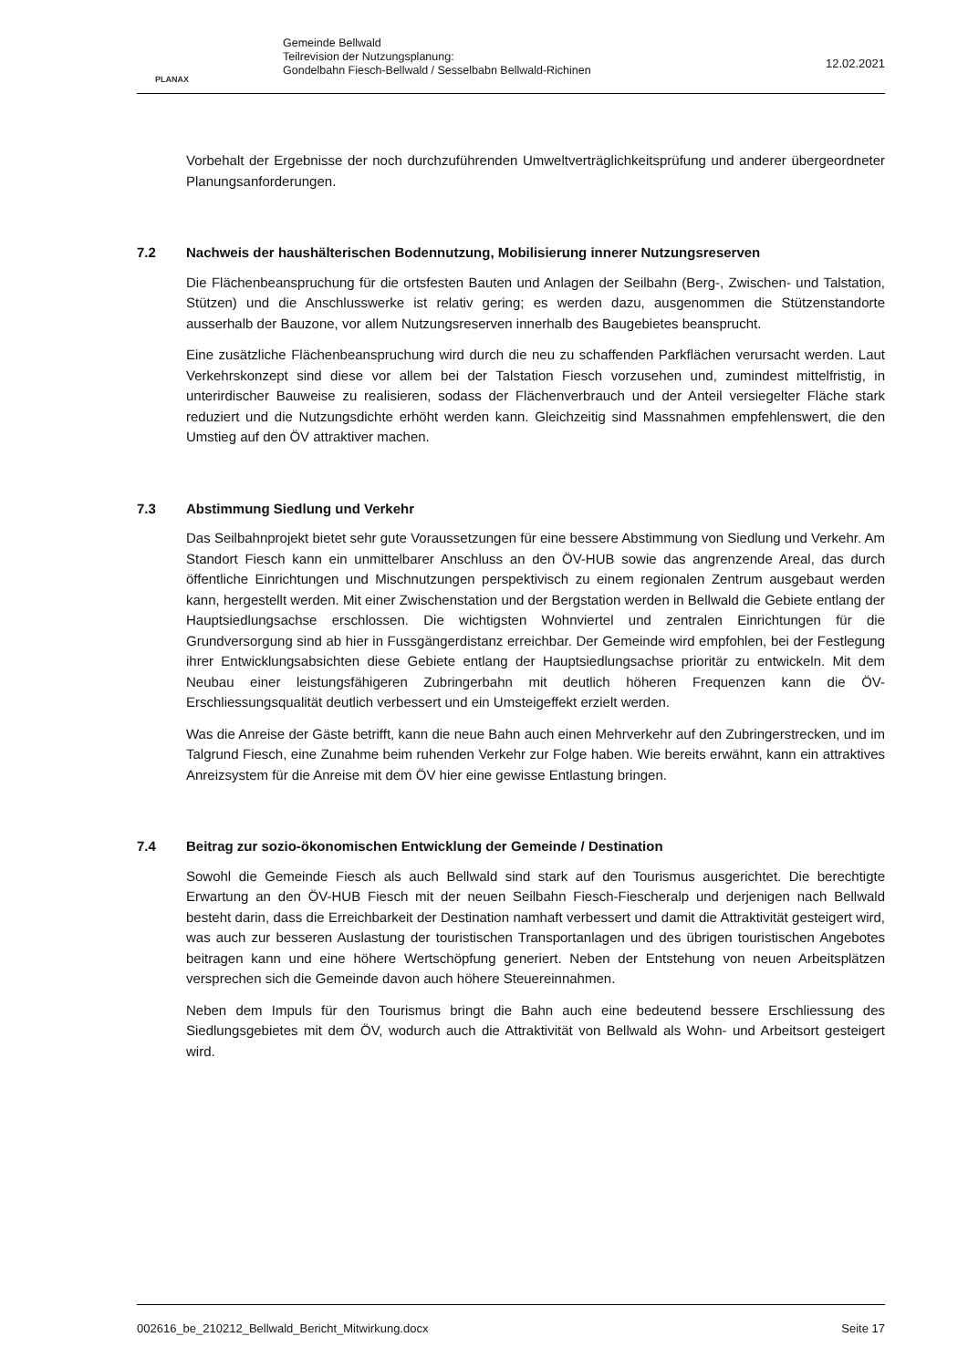PLANAX
Gemeinde Bellwald
Teilrevision der Nutzungsplanung:
Gondelbahn Fiesch-Bellwald / Sesselbabn Bellwald-Richinen
12.02.2021
Vorbehalt der Ergebnisse der noch durchzuführenden Umweltverträglichkeitsprüfung und anderer übergeordneter Planungsanforderungen.
7.2 Nachweis der haushälterischen Bodennutzung, Mobilisierung innerer Nutzungsreserven
Die Flächenbeanspruchung für die ortsfesten Bauten und Anlagen der Seilbahn (Berg-, Zwischen- und Talstation, Stützen) und die Anschlusswerke ist relativ gering; es werden dazu, ausgenommen die Stützenstandorte ausserhalb der Bauzone, vor allem Nutzungsreserven innerhalb des Baugebietes beansprucht.
Eine zusätzliche Flächenbeanspruchung wird durch die neu zu schaffenden Parkflächen verursacht werden. Laut Verkehrskonzept sind diese vor allem bei der Talstation Fiesch vorzusehen und, zumindest mittelfristig, in unterirdischer Bauweise zu realisieren, sodass der Flächenverbrauch und der Anteil versiegelter Fläche stark reduziert und die Nutzungsdichte erhöht werden kann. Gleichzeitig sind Massnahmen empfehlenswert, die den Umstieg auf den ÖV attraktiver machen.
7.3 Abstimmung Siedlung und Verkehr
Das Seilbahnprojekt bietet sehr gute Voraussetzungen für eine bessere Abstimmung von Siedlung und Verkehr. Am Standort Fiesch kann ein unmittelbarer Anschluss an den ÖV-HUB sowie das angrenzende Areal, das durch öffentliche Einrichtungen und Mischnutzungen perspektivisch zu einem regionalen Zentrum ausgebaut werden kann, hergestellt werden. Mit einer Zwischenstation und der Bergstation werden in Bellwald die Gebiete entlang der Hauptsiedlungsachse erschlossen. Die wichtigsten Wohnviertel und zentralen Einrichtungen für die Grundversorgung sind ab hier in Fussgängerdistanz erreichbar. Der Gemeinde wird empfohlen, bei der Festlegung ihrer Entwicklungsabsichten diese Gebiete entlang der Hauptsiedlungsachse prioritär zu entwickeln. Mit dem Neubau einer leistungsfähigeren Zubringerbahn mit deutlich höheren Frequenzen kann die ÖV-Erschliessungsqualität deutlich verbessert und ein Umsteigeffekt erzielt werden.
Was die Anreise der Gäste betrifft, kann die neue Bahn auch einen Mehrverkehr auf den Zubringerstrecken, und im Talgrund Fiesch, eine Zunahme beim ruhenden Verkehr zur Folge haben. Wie bereits erwähnt, kann ein attraktives Anreizsystem für die Anreise mit dem ÖV hier eine gewisse Entlastung bringen.
7.4 Beitrag zur sozio-ökonomischen Entwicklung der Gemeinde / Destination
Sowohl die Gemeinde Fiesch als auch Bellwald sind stark auf den Tourismus ausgerichtet. Die berechtigte Erwartung an den ÖV-HUB Fiesch mit der neuen Seilbahn Fiesch-Fiescheralp und derjenigen nach Bellwald besteht darin, dass die Erreichbarkeit der Destination namhaft verbessert und damit die Attraktivität gesteigert wird, was auch zur besseren Auslastung der touristischen Transportanlagen und des übrigen touristischen Angebotes beitragen kann und eine höhere Wertschöpfung generiert. Neben der Entstehung von neuen Arbeitsplätzen versprechen sich die Gemeinde davon auch höhere Steuereinnahmen.
Neben dem Impuls für den Tourismus bringt die Bahn auch eine bedeutend bessere Erschliessung des Siedlungsgebietes mit dem ÖV, wodurch auch die Attraktivität von Bellwald als Wohn- und Arbeitsort gesteigert wird.
002616_be_210212_Bellwald_Bericht_Mitwirkung.docx Seite 17